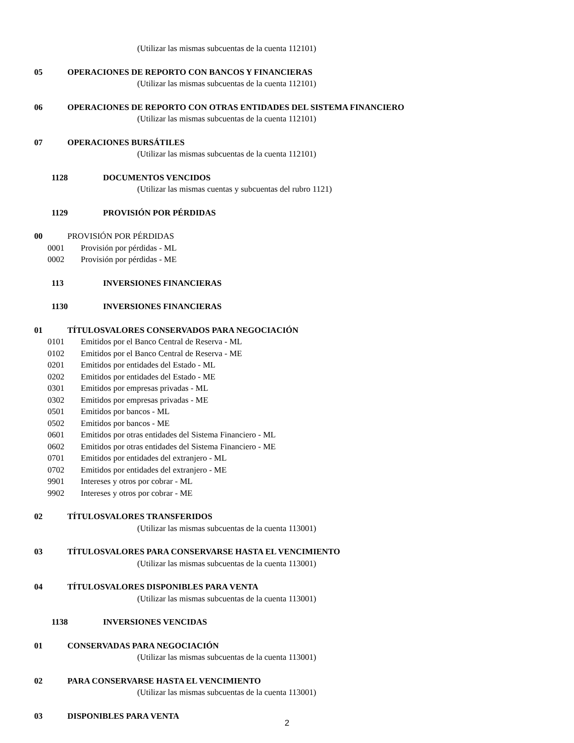(Utilizar las mismas subcuentas de la cuenta 112101)
05 OPERACIONES DE REPORTO CON BANCOS Y FINANCIERAS
(Utilizar las mismas subcuentas de la cuenta 112101)
06 OPERACIONES DE REPORTO CON OTRAS ENTIDADES DEL SISTEMA FINANCIERO
(Utilizar las mismas subcuentas de la cuenta 112101)
07 OPERACIONES BURSÁTILES
(Utilizar las mismas subcuentas de la cuenta 112101)
1128 DOCUMENTOS VENCIDOS
(Utilizar las mismas cuentas y subcuentas del rubro 1121)
1129 PROVISIÓN POR PÉRDIDAS
00 PROVISIÓN POR PÉRDIDAS
0001 Provisión por pérdidas - ML
0002 Provisión por pérdidas - ME
113 INVERSIONES FINANCIERAS
1130 INVERSIONES FINANCIERAS
01 TÍTULOSVALORES CONSERVADOS PARA NEGOCIACIÓN
0101 Emitidos por el Banco Central de Reserva - ML
0102 Emitidos por el Banco Central de Reserva - ME
0201 Emitidos por entidades del Estado - ML
0202 Emitidos por entidades del Estado - ME
0301 Emitidos por empresas privadas - ML
0302 Emitidos por empresas privadas - ME
0501 Emitidos por bancos - ML
0502 Emitidos por bancos - ME
0601 Emitidos por otras entidades del Sistema Financiero - ML
0602 Emitidos por otras entidades del Sistema Financiero - ME
0701 Emitidos por entidades del extranjero - ML
0702 Emitidos por entidades del extranjero - ME
9901 Intereses y otros por cobrar - ML
9902 Intereses y otros por cobrar - ME
02 TÍTULOSVALORES TRANSFERIDOS
(Utilizar las mismas subcuentas de la cuenta 113001)
03 TÍTULOSVALORES PARA CONSERVARSE HASTA EL VENCIMIENTO
(Utilizar las mismas subcuentas de la cuenta 113001)
04 TÍTULOSVALORES DISPONIBLES PARA VENTA
(Utilizar las mismas subcuentas de la cuenta 113001)
1138 INVERSIONES VENCIDAS
01 CONSERVADAS PARA NEGOCIACIÓN
(Utilizar las mismas subcuentas de la cuenta 113001)
02 PARA CONSERVARSE HASTA EL VENCIMIENTO
(Utilizar las mismas subcuentas de la cuenta 113001)
03 DISPONIBLES PARA VENTA
2